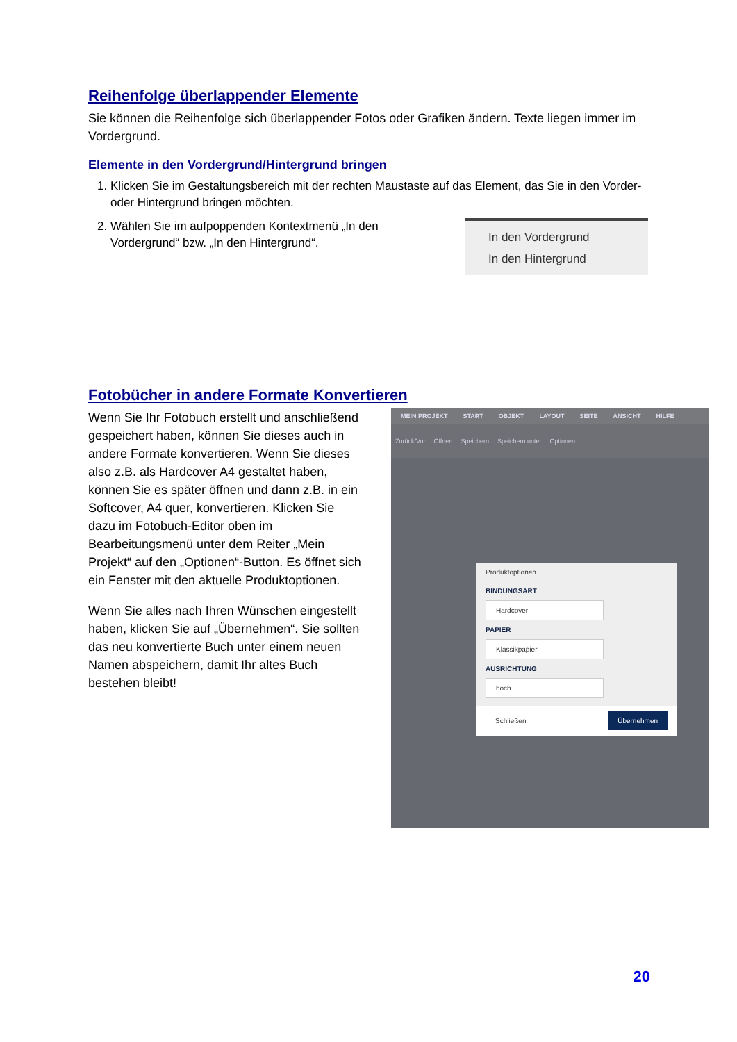Reihenfolge überlappender Elemente
Sie können die Reihenfolge sich überlappender Fotos oder Grafiken ändern. Texte liegen immer im Vordergrund.
Elemente in den Vordergrund/Hintergrund bringen
1. Klicken Sie im Gestaltungsbereich mit der rechten Maustaste auf das Element, das Sie in den Vorder- oder Hintergrund bringen möchten.
2. Wählen Sie im aufpoppenden Kontextmenü „In den Vordergrund“ bzw. „In den Hintergrund“.
In den Vordergrund
In den Hintergrund
Fotobücher in andere Formate Konvertieren
Wenn Sie Ihr Fotobuch erstellt und anschließend gespeichert haben, können Sie dieses auch in andere Formate konvertieren. Wenn Sie dieses also z.B. als Hardcover A4 gestaltet haben, können Sie es später öffnen und dann z.B. in ein Softcover, A4 quer, konvertieren. Klicken Sie dazu im Fotobuch-Editor oben im Bearbeitungsmenü unter dem Reiter „Mein Projekt“ auf den „Optionen“-Button. Es öffnet sich ein Fenster mit den aktuelle Produktoptionen.
Wenn Sie alles nach Ihren Wünschen eingestellt haben, klicken Sie auf „Übernehmen“. Sie sollten das neu konvertierte Buch unter einem neuen Namen abspeichern, damit Ihr altes Buch bestehen bleibt!
MEIN PROJEKT START OBJEKT LAYOUT SEITE ANSICHT HILFE
Zurück/Vor Öffnen Speichern Speichern unter Optionen
Produktoptionen
BINDUNGSART
Hardcover
PAPIER
Klassikpapier
AUSRICHTUNG
hoch
Schließen Übernehmen
20